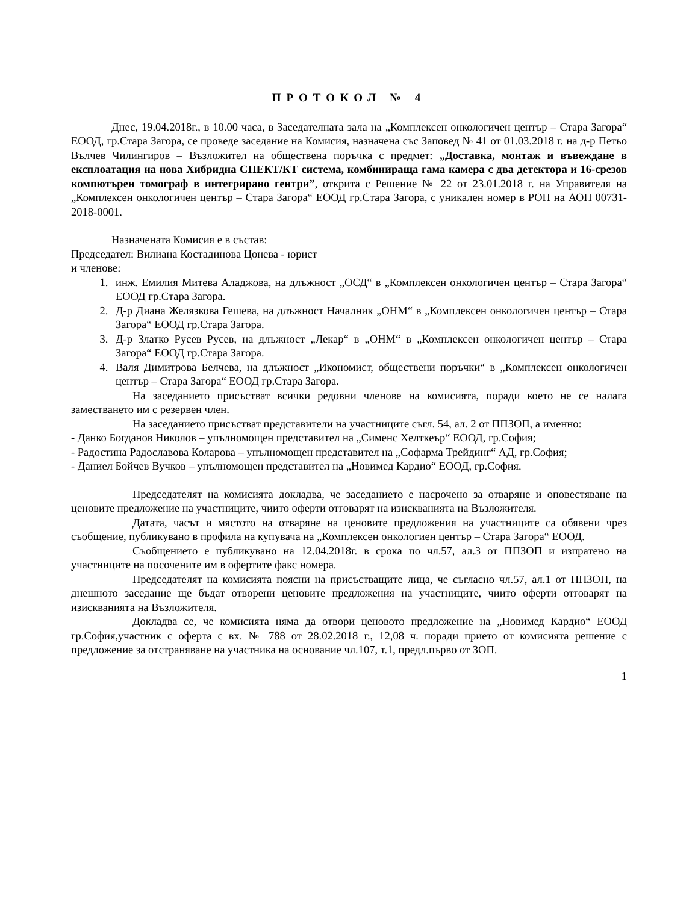ПРОТОКОЛ № 4
Днес, 19.04.2018г., в 10.00 часа, в Заседателната зала на „Комплексен онкологичен център – Стара Загора“ ЕООД, гр.Стара Загора, се проведе заседание на Комисия, назначена със Заповед № 41 от 01.03.2018 г. на д-р Петьо Вълчев Чилингиров – Възложител на обществена поръчка с предмет: „Доставка, монтаж и въвеждане в експлоатация на нова Хибридна СПЕКТ/КТ система, комбинираща гама камера с два детектора и 16-срезов компютърен томограф в интегрирано гентри”, открита с Решение № 22 от 23.01.2018 г. на Управителя на „Комплексен онкологичен център – Стара Загора“ ЕООД гр.Стара Загора, с уникален номер в РОП на АОП 00731-2018-0001.
Назначената Комисия е в състав:
Председател: Вилиана Костадинова Цонева - юрист
и членове:
1. инж. Емилия Митева Аладжова, на длъжност „ОСД“ в „Комплексен онкологичен център – Стара Загора“ ЕООД гр.Стара Загора.
2. Д-р Диана Желязкова Гешева, на длъжност Началник „ОНМ“ в „Комплексен онкологичен център – Стара Загора“ ЕООД гр.Стара Загора.
3. Д-р Златко Русев Русев, на длъжност „Лекар“ в „ОНМ“ в „Комплексен онкологичен център – Стара Загора“ ЕООД гр.Стара Загора.
4. Валя Димитрова Белчева, на длъжност „Икономист, обществени поръчки“ в „Комплексен онкологичен център – Стара Загора“ ЕООД гр.Стара Загора.
На заседанието присъстват всички редовни членове на комисията, поради което не се налага заместването им с резервен член.
На заседанието присъстват представители на участниците съгл. 54, ал. 2 от ППЗОП, а именно:
- Данко Богданов Николов – упълномощен представител на „Сименс Хелткеър“ ЕООД, гр.София;
- Радостина Радославова Коларова – упълномощен представител на „Софарма Трейдинг“ АД, гр.София;
- Даниел Бойчев Вучков – упълномощен представител на „Новимед Кардио“ ЕООД, гр.София.
Председателят на комисията докладва, че заседанието е насрочено за отваряне и оповестяване на ценовите предложение на участниците, чиито оферти отговарят на изискванията на Възложителя.
Датата, часът и мястото на отваряне на ценовите предложения на участниците са обявени чрез съобщение, публикувано в профила на купувача на „Комплексен онкологиен център – Стара Загора“ ЕООД.
Съобщението е публикувано на 12.04.2018г. в срока по чл.57, ал.3 от ППЗОП и изпратено на участниците на посочените им в офертите факс номера.
Председателят на комисията поясни на присъстващите лица, че съгласно чл.57, ал.1 от ППЗОП, на днешното заседание ще бъдат отворени ценовите предложения на участниците, чиито оферти отговарят на изискванията на Възложителя.
Докладва се, че комисията няма да отвори ценовото предложение на „Новимед Кардио“ ЕООД гр.София,участник с оферта с вх. № 788 от 28.02.2018 г., 12,08 ч. поради приeто от комисията решение с предложение за отстраняване на участника на основание чл.107, т.1, предл.първо от ЗОП.
1